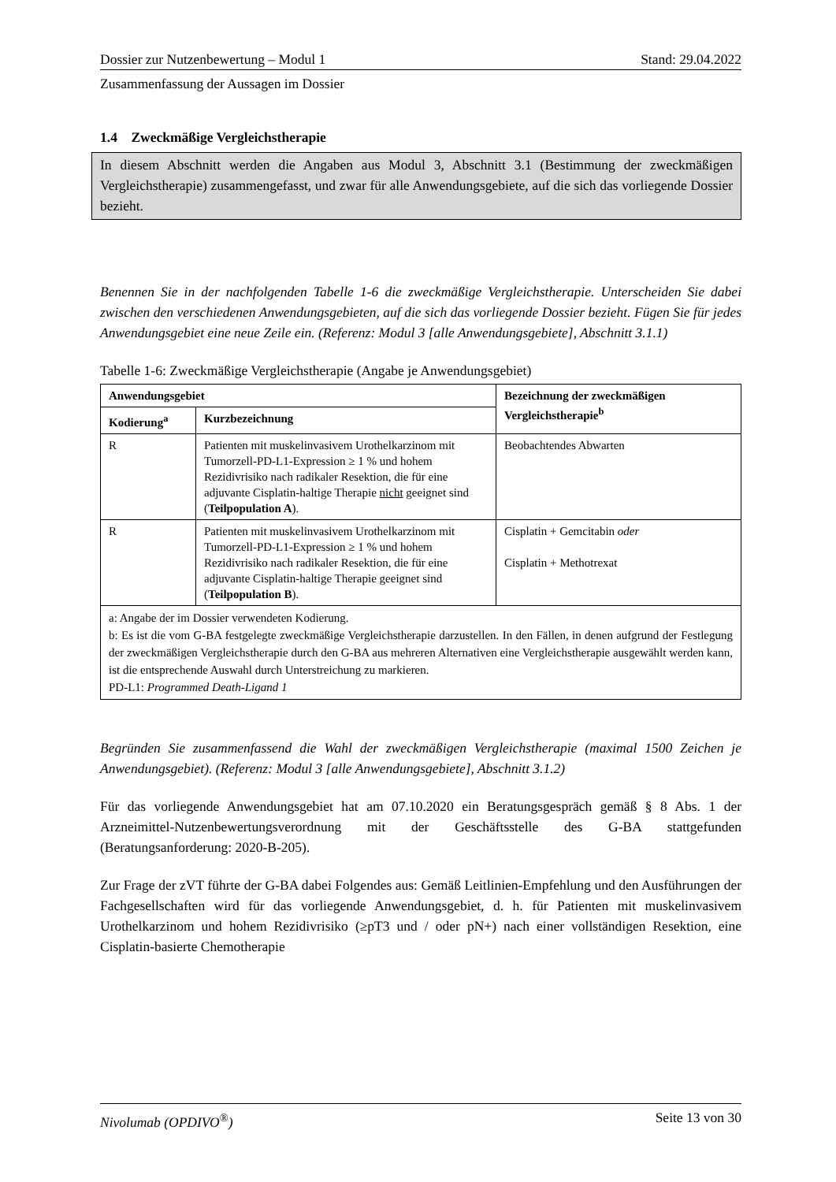Dossier zur Nutzenbewertung – Modul 1 Stand: 29.04.2022
Zusammenfassung der Aussagen im Dossier
1.4 Zweckmäßige Vergleichstherapie
In diesem Abschnitt werden die Angaben aus Modul 3, Abschnitt 3.1 (Bestimmung der zweckmäßigen Vergleichstherapie) zusammengefasst, und zwar für alle Anwendungsgebiete, auf die sich das vorliegende Dossier bezieht.
Benennen Sie in der nachfolgenden Tabelle 1-6 die zweckmäßige Vergleichstherapie. Unterscheiden Sie dabei zwischen den verschiedenen Anwendungsgebieten, auf die sich das vorliegende Dossier bezieht. Fügen Sie für jedes Anwendungsgebiet eine neue Zeile ein. (Referenz: Modul 3 [alle Anwendungsgebiete], Abschnitt 3.1.1)
Tabelle 1-6: Zweckmäßige Vergleichstherapie (Angabe je Anwendungsgebiet)
| Anwendungsgebiet | | Bezeichnung der zweckmäßigen Vergleichstherapie<sup>b</sup> |
| --- | --- | --- |
| Kodierung<sup>a</sup> | Kurzbezeichnung | |
| R | Patienten mit muskelinvasivem Urothelkarzinom mit Tumorzell-PD-L1-Expression ≥ 1 % und hohem Rezidivrisiko nach radikaler Resektion, die für eine adjuvante Cisplatin-haltige Therapie nicht geeignet sind ( Teilpopulation A ). | Beobachtendes Abwarten |
| R | Patienten mit muskelinvasivem Urothelkarzinom mit Tumorzell-PD-L1-Expression ≥ 1 % und hohem Rezidivrisiko nach radikaler Resektion, die für eine adjuvante Cisplatin-haltige Therapie geeignet sind ( Teilpopulation B ). | Cisplatin + Gemcitabin oder Cisplatin + Methotrexat |
| a: Angabe der im Dossier verwendeten Kodierung. b: Es ist die vom G-BA festgelegte zweckmäßige Vergleichstherapie darzustellen. In den Fällen, in denen aufgrund der Festlegung der zweckmäßigen Vergleichstherapie durch den G-BA aus mehreren Alternativen eine Vergleichstherapie ausgewählt werden kann, ist die entsprechende Auswahl durch Unterstreichung zu markieren. PD-L1: Programmed Death-Ligand 1 | | |
Begründen Sie zusammenfassend die Wahl der zweckmäßigen Vergleichstherapie (maximal 1500 Zeichen je Anwendungsgebiet). (Referenz: Modul 3 [alle Anwendungsgebiete], Abschnitt 3.1.2)
Für das vorliegende Anwendungsgebiet hat am 07.10.2020 ein Beratungsgespräch gemäß § 8 Abs. 1 der Arzneimittel-Nutzenbewertungsverordnung mit der Geschäftsstelle des G-BA stattgefunden (Beratungsanforderung: 2020-B-205).
Zur Frage der zVT führte der G-BA dabei Folgendes aus: Gemäß Leitlinien-Empfehlung und den Ausführungen der Fachgesellschaften wird für das vorliegende Anwendungsgebiet, d. h. für Patienten mit muskelinvasivem Urothelkarzinom und hohem Rezidivrisiko (≥pT3 und / oder pN+) nach einer vollständigen Resektion, eine Cisplatin-basierte Chemotherapie
Nivolumab (OPDIVO<sup>®</sup>) Seite 13 von 30